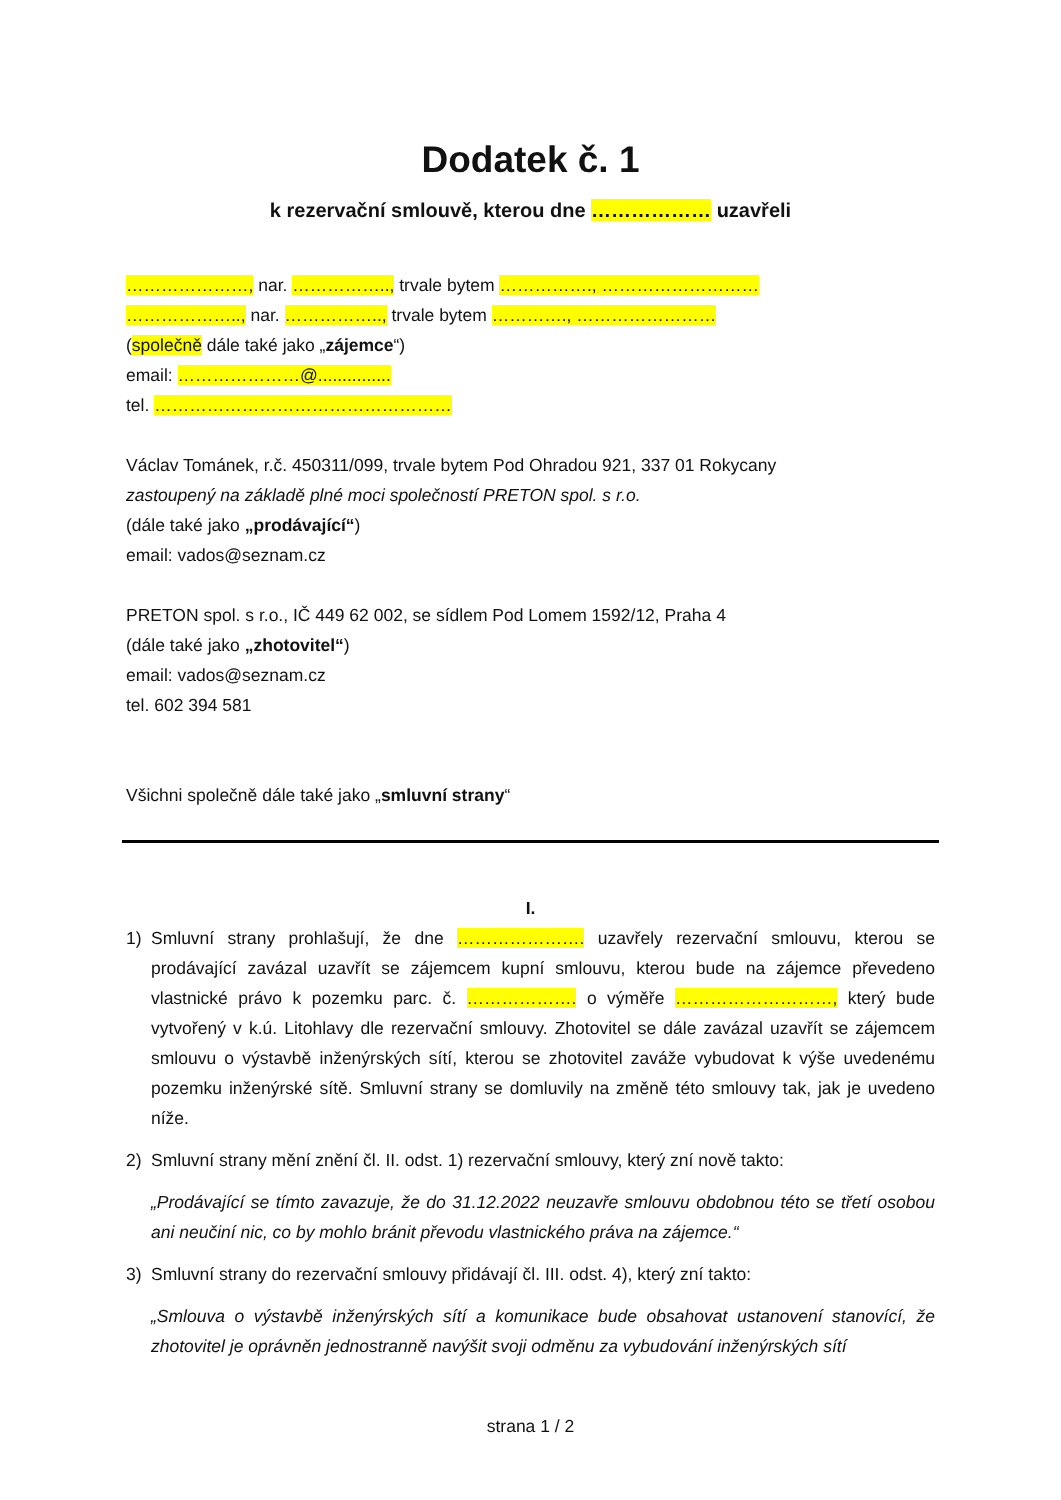Dodatek č. 1
k rezervační smlouvě, kterou dne ……………… uzavřeli
…………………, nar. …………….., trvale bytem ……………., ………………………
……………….., nar. …………….., trvale bytem …………., ……………………
(společně dále také jako „zájemce“)
email: …………………@...............
tel. ……………………………………………
Václav Tománek, r.č. 450311/099, trvale bytem Pod Ohradou 921, 337 01 Rokycany
zastoupený na základě plné moci společností PRETON spol. s r.o.
(dále také jako „prodávající“)
email: vados@seznam.cz
PRETON spol. s r.o., IČ 449 62 002, se sídlem Pod Lomem 1592/12, Praha 4
(dále také jako „zhotovitel“)
email: vados@seznam.cz
tel. 602 394 581
Všichni společně dále také jako „smluvní strany“
I.
1) Smluvní strany prohlašují, že dne …………………. uzavřely rezervační smlouvu, kterou se prodávající zavázal uzavřít se zájemcem kupní smlouvu, kterou bude na zájemce převedeno vlastnické právo k pozemku parc. č. ………………. o výměře ………………………, který bude vytvořený v k.ú. Litohlavy dle rezervační smlouvy. Zhotovitel se dále zavázal uzavřít se zájemcem smlouvu o výstavbě inženýrských sítí, kterou se zhotovitel zaváže vybudovat k výše uvedenému pozemku inženýrské sítě. Smluvní strany se domluvily na změně této smlouvy tak, jak je uvedeno níže.
2) Smluvní strany mění znění čl. II. odst. 1) rezervační smlouvy, který zní nově takto:
„Prodávající se tímto zavazuje, že do 31.12.2022 neuzavře smlouvu obdobnou této se třetí osobou ani neučiní nic, co by mohlo bránit převodu vlastnického práva na zájemce.“
3) Smluvní strany do rezervační smlouvy přidávají čl. III. odst. 4), který zní takto:
„Smlouva o výstavbě inženýrských sítí a komunikace bude obsahovat ustanovení stanovící, že zhotovitel je oprávněn jednostranně navýšit svoji odměnu za vybudování inženýrských sítí
strana 1 / 2